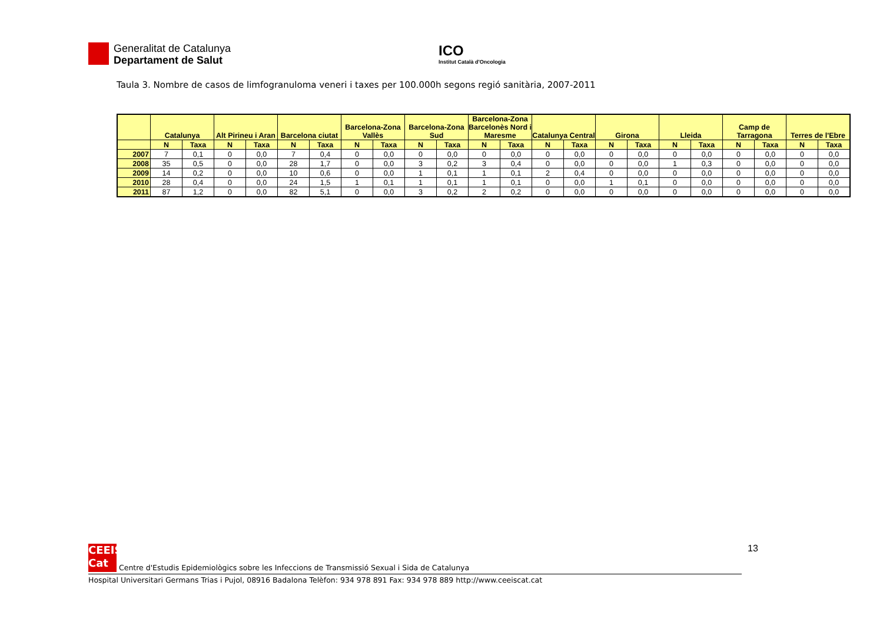Generalitat de Catalunya
Departament de Salut
ICO
Institut Català d'Oncologia
Taula 3. Nombre de casos de limfogranuloma veneri i taxes per 100.000h segons regió sanitària, 2007-2011
| | Catalunya | | Alt Pirineu i Aran | | Barcelona ciutat | | Barcelona-Zona Vallès | | Barcelona-Zona Sud | | Barcelona-Zona Barcelonès Nord i Maresme | | Catalunya Central | | Girona | | Lleida | | Camp de Tarragona | | Terres de l'Ebre | |
| --- | --- | --- | --- | --- | --- | --- | --- | --- | --- | --- | --- | --- | --- | --- | --- | --- | --- | --- | --- | --- | --- | --- |
| | N | Taxa | N | Taxa | N | Taxa | N | Taxa | N | Taxa | N | Taxa | N | Taxa | N | Taxa | N | Taxa | N | Taxa | N | Taxa |
| 2007 | 7 | 0,1 | 0 | 0,0 | 7 | 0,4 | 0 | 0,0 | 0 | 0,0 | 0 | 0,0 | 0 | 0,0 | 0 | 0,0 | 0 | 0,0 | 0 | 0,0 | 0 | 0,0 |
| 2008 | 35 | 0,5 | 0 | 0,0 | 28 | 1,7 | 0 | 0,0 | 3 | 0,2 | 3 | 0,4 | 0 | 0,0 | 0 | 0,0 | 1 | 0,3 | 0 | 0,0 | 0 | 0,0 |
| 2009 | 14 | 0,2 | 0 | 0,0 | 10 | 0,6 | 0 | 0,0 | 1 | 0,1 | 1 | 0,1 | 2 | 0,4 | 0 | 0,0 | 0 | 0,0 | 0 | 0,0 | 0 | 0,0 |
| 2010 | 28 | 0,4 | 0 | 0,0 | 24 | 1,5 | 1 | 0,1 | 1 | 0,1 | 1 | 0,1 | 0 | 0,0 | 1 | 0,1 | 0 | 0,0 | 0 | 0,0 | 0 | 0,0 |
| 2011 | 87 | 1,2 | 0 | 0,0 | 82 | 5,1 | 0 | 0,0 | 3 | 0,2 | 2 | 0,2 | 0 | 0,0 | 0 | 0,0 | 0 | 0,0 | 0 | 0,0 | 0 | 0,0 |
13
CEEIS
Cat Centre d'Estudis Epidemiològics sobre les Infeccions de Transmissió Sexual i Sida de Catalunya
Hospital Universitari Germans Trias i Pujol, 08916 Badalona Telèfon: 934 978 891 Fax: 934 978 889 http://www.ceeiscat.cat